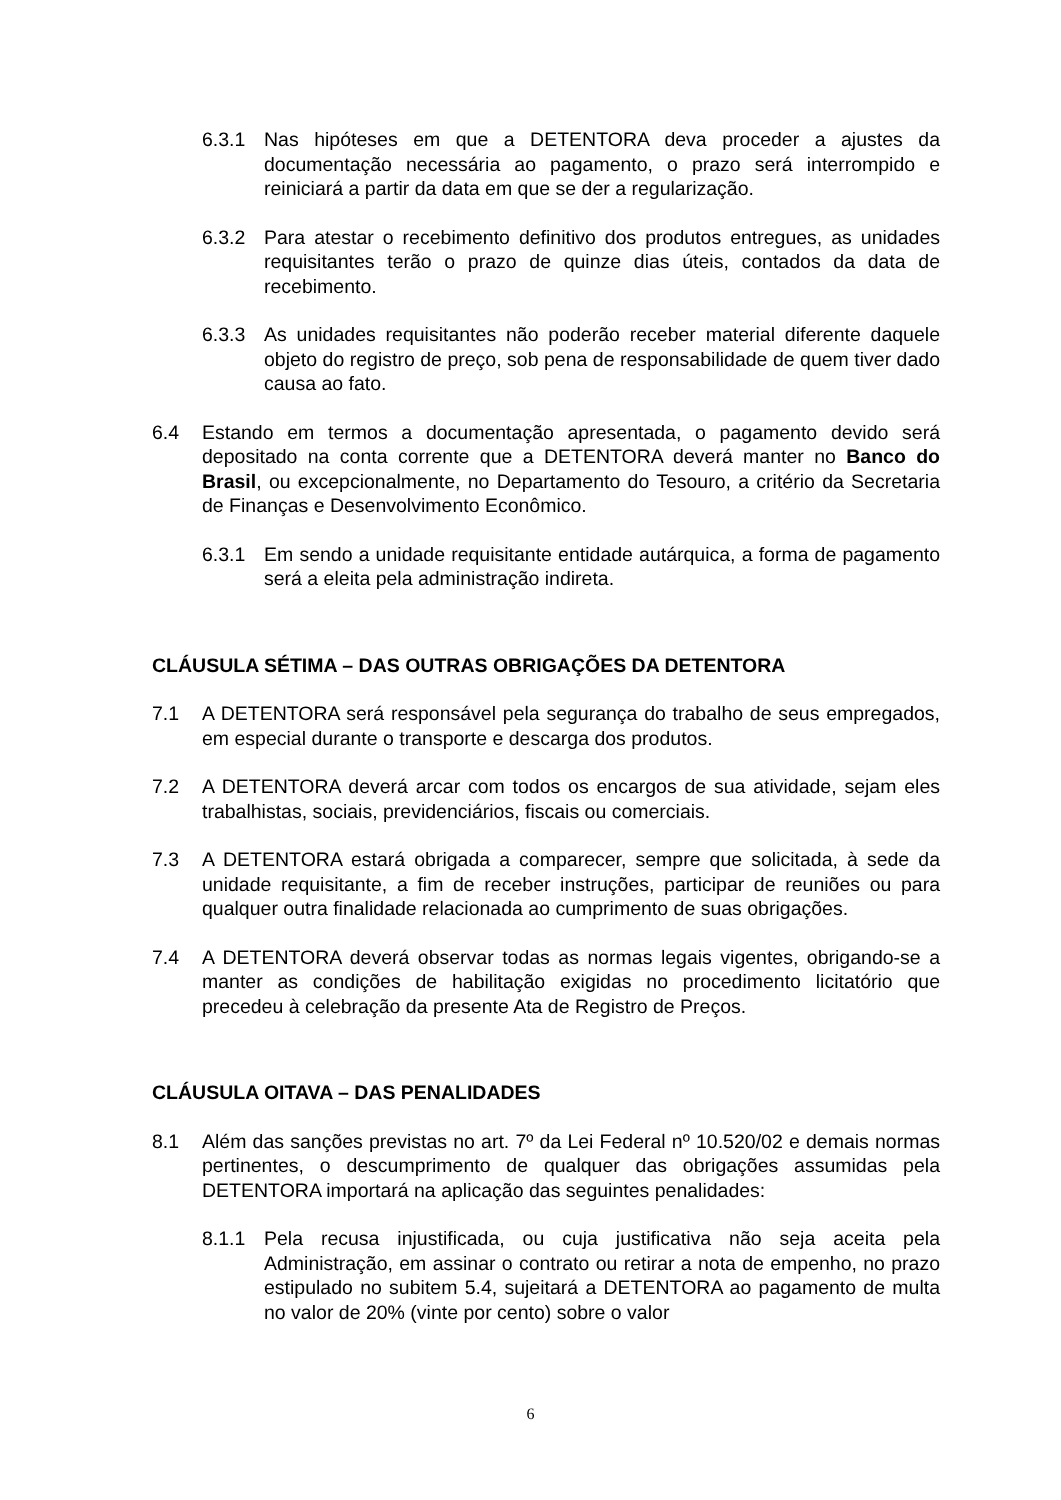6.3.1 Nas hipóteses em que a DETENTORA deva proceder a ajustes da documentação necessária ao pagamento, o prazo será interrompido e reiniciará a partir da data em que se der a regularização.
6.3.2 Para atestar o recebimento definitivo dos produtos entregues, as unidades requisitantes terão o prazo de quinze dias úteis, contados da data de recebimento.
6.3.3 As unidades requisitantes não poderão receber material diferente daquele objeto do registro de preço, sob pena de responsabilidade de quem tiver dado causa ao fato.
6.4 Estando em termos a documentação apresentada, o pagamento devido será depositado na conta corrente que a DETENTORA deverá manter no Banco do Brasil, ou excepcionalmente, no Departamento do Tesouro, a critério da Secretaria de Finanças e Desenvolvimento Econômico.
6.3.1 Em sendo a unidade requisitante entidade autárquica, a forma de pagamento será a eleita pela administração indireta.
CLÁUSULA SÉTIMA – DAS OUTRAS OBRIGAÇÕES DA DETENTORA
7.1 A DETENTORA será responsável pela segurança do trabalho de seus empregados, em especial durante o transporte e descarga dos produtos.
7.2 A DETENTORA deverá arcar com todos os encargos de sua atividade, sejam eles trabalhistas, sociais, previdenciários, fiscais ou comerciais.
7.3 A DETENTORA estará obrigada a comparecer, sempre que solicitada, à sede da unidade requisitante, a fim de receber instruções, participar de reuniões ou para qualquer outra finalidade relacionada ao cumprimento de suas obrigações.
7.4 A DETENTORA deverá observar todas as normas legais vigentes, obrigando-se a manter as condições de habilitação exigidas no procedimento licitatório que precedeu à celebração da presente Ata de Registro de Preços.
CLÁUSULA OITAVA – DAS PENALIDADES
8.1 Além das sanções previstas no art. 7º da Lei Federal nº 10.520/02 e demais normas pertinentes, o descumprimento de qualquer das obrigações assumidas pela DETENTORA importará na aplicação das seguintes penalidades:
8.1.1 Pela recusa injustificada, ou cuja justificativa não seja aceita pela Administração, em assinar o contrato ou retirar a nota de empenho, no prazo estipulado no subitem 5.4, sujeitará a DETENTORA ao pagamento de multa no valor de 20% (vinte por cento) sobre o valor
6